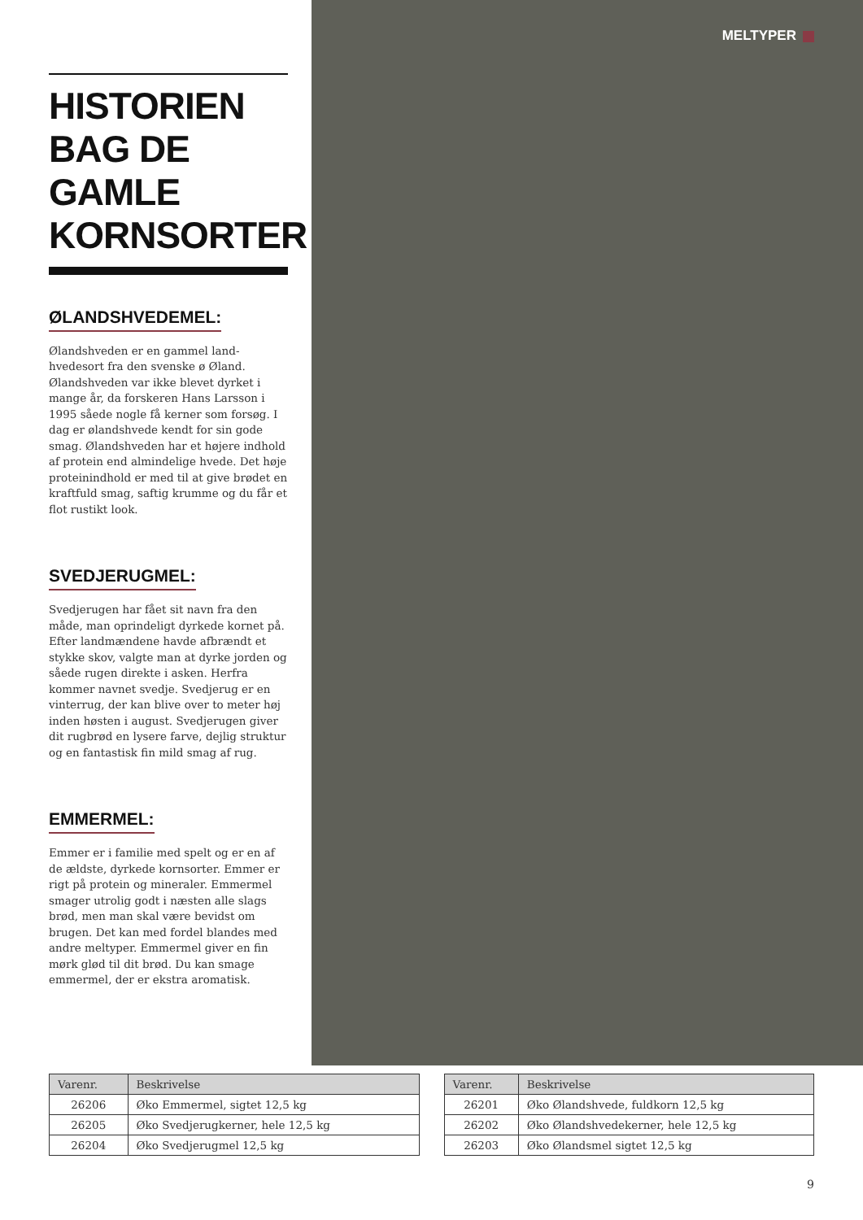MELTYPER
HISTORIEN BAG DE GAMLE KORNSORTER
ØLANDSHVEDEMEL:
Ølandshveden er en gammel land-hvedesort fra den svenske ø Øland. Ølandshveden var ikke blevet dyrket i mange år, da forskeren Hans Larsson i 1995 såede nogle få kerner som forsøg. I dag er ølandshvede kendt for sin gode smag. Ølandshveden har et højere indhold af protein end almindelige hvede. Det høje proteinindhold er med til at give brødet en kraftfuld smag, saftig krumme og du får et flot rustikt look.
SVEDJERUGMEL:
Svedjerugen har fået sit navn fra den måde, man oprindeligt dyrkede kornet på. Efter landmændene havde afbrændt et stykke skov, valgte man at dyrke jorden og såede rugen direkte i asken. Herfra kommer navnet svedje. Svedjerug er en vinterrug, der kan blive over to meter høj inden høsten i august. Svedjerugen giver dit rugbrød en lysere farve, dejlig struktur og en fantastisk fin mild smag af rug.
EMMERMEL:
Emmer er i familie med spelt og er en af de ældste, dyrkede kornsorter. Emmer er rigt på protein og mineraler. Emmermel smager utrolig godt i næsten alle slags brød, men man skal være bevidst om brugen. Det kan med fordel blandes med andre meltyper. Emmermel giver en fin mørk glød til dit brød. Du kan smage emmermel, der er ekstra aromatisk.
| Varenr. | Beskrivelse |
| --- | --- |
| 26206 | Øko Emmermel, sigtet 12,5 kg |
| 26205 | Øko Svedjerugkerner, hele 12,5 kg |
| 26204 | Øko Svedjerugmel 12,5 kg |
| Varenr. | Beskrivelse |
| --- | --- |
| 26201 | Øko Ølandshvede, fuldkorn 12,5 kg |
| 26202 | Øko Ølandshvedekerner, hele 12,5 kg |
| 26203 | Øko Ølandsmel sigtet 12,5 kg |
9